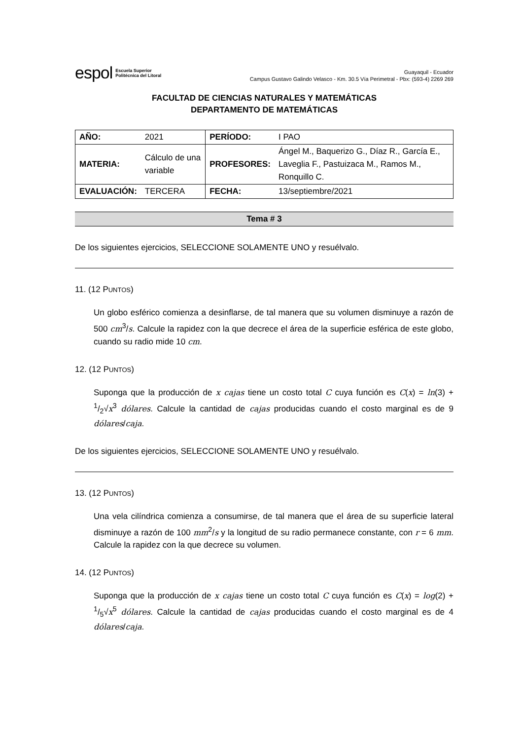espol Escuela Superior
Politécnica del Litoral
Guayaquil - Ecuador
Campus Gustavo Galindo Velasco - Km. 30.5 Vía Perimetral - Pbx: (593-4) 2269 269
FACULTAD DE CIENCIAS NATURALES Y MATEMÁTICAS
DEPARTAMENTO DE MATEMÁTICAS
| AÑO: | 2021 | PERÍODO: | I PAO |
| MATERIA: | Cálculo de una variable | PROFESORES: | Ángel M., Baquerizo G., Díaz R., García E., Laveglia F., Pastuizaca M., Ramos M., Ronquillo C. |
| EVALUACIÓN: | TERCERA | FECHA: | 13/septiembre/2021 |
Tema # 3
De los siguientes ejercicios, SELECCIONE SOLAMENTE UNO y resuélvalo.
11. (12 PUNTOS)
Un globo esférico comienza a desinflarse, de tal manera que su volumen disminuye a razón de 500 cm<sup>3</sup>/s. Calcule la rapidez con la que decrece el área de la superficie esférica de este globo, cuando su radio mide 10 cm.
12. (12 PUNTOS)
Suponga que la producción de x cajas tiene un costo total C cuya función es C(x) = ln(3) + 1/2√x<sup>3</sup> dólares. Calcule la cantidad de cajas producidas cuando el costo marginal es de 9 dólares/caja.
De los siguientes ejercicios, SELECCIONE SOLAMENTE UNO y resuélvalo.
13. (12 PUNTOS)
Una vela cilíndrica comienza a consumirse, de tal manera que el área de su superficie lateral disminuye a razón de 100 mm<sup>2</sup>/s y la longitud de su radio permanece constante, con r = 6 mm. Calcule la rapidez con la que decrece su volumen.
14. (12 PUNTOS)
Suponga que la producción de x cajas tiene un costo total C cuya función es C(x) = log(2) + 1/5√x<sup>5</sup> dólares. Calcule la cantidad de cajas producidas cuando el costo marginal es de 4 dólares/caja.